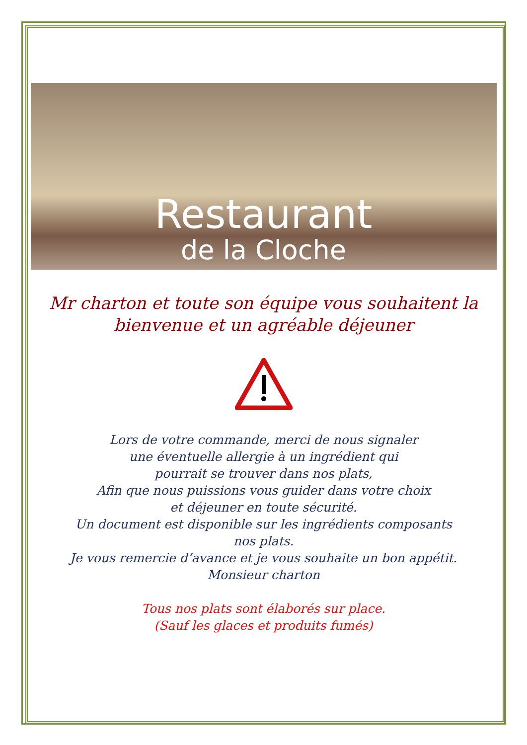Restaurant
de la Cloche
Mr charton et toute son équipe vous souhaitent la bienvenue et un agréable déjeuner
Lors de votre commande, merci de nous signaler
une éventuelle allergie à un ingrédient qui
pourrait se trouver dans nos plats,
Afin que nous puissions vous guider dans votre choix
et déjeuner en toute sécurité.
Un document est disponible sur les ingrédients composants
nos plats.
Je vous remercie d’avance et je vous souhaite un bon appétit.
Monsieur charton
Tous nos plats sont élaborés sur place.
(Sauf les glaces et produits fumés)